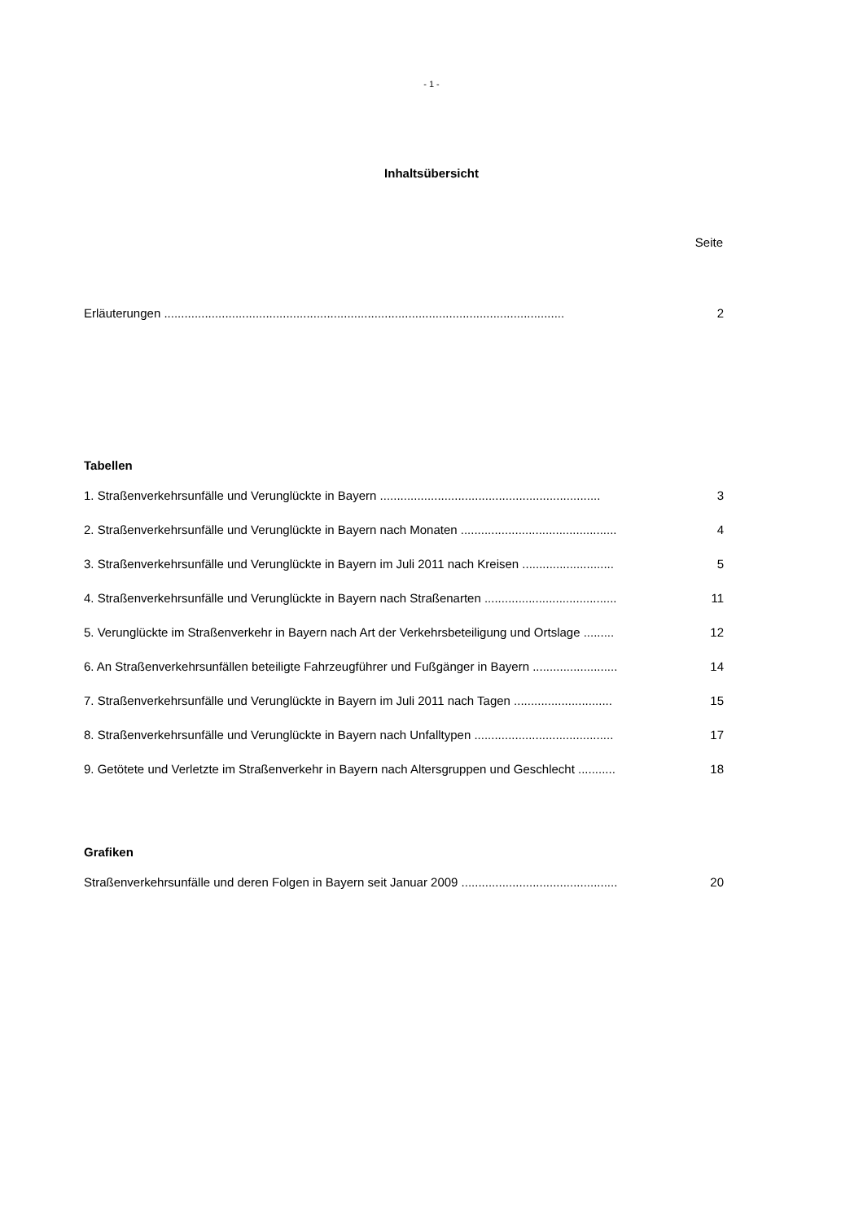- 1 -
Inhaltsübersicht
Seite
Erläuterungen ...................................................................................................................... 2
Tabellen
1. Straßenverkehrsunfälle und Verunglückte in Bayern ................................................................. 3
2. Straßenverkehrsunfälle und Verunglückte in Bayern nach Monaten .............................................. 4
3. Straßenverkehrsunfälle und Verunglückte in Bayern im Juli 2011 nach Kreisen ........................... 5
4. Straßenverkehrsunfälle und Verunglückte in Bayern nach Straßenarten ....................................... 11
5. Verunglückte im Straßenverkehr in Bayern nach Art der Verkehrsbeteiligung und Ortslage ......... 12
6. An Straßenverkehrsunfällen beteiligte Fahrzeugführer und Fußgänger in Bayern ......................... 14
7. Straßenverkehrsunfälle und Verunglückte in Bayern im Juli 2011 nach Tagen ............................. 15
8. Straßenverkehrsunfälle und Verunglückte in Bayern nach Unfalltypen ......................................... 17
9. Getötete und Verletzte im Straßenverkehr in Bayern nach Altersgruppen und Geschlecht ........... 18
Grafiken
Straßenverkehrsunfälle und deren Folgen in Bayern seit Januar 2009 .............................................. 20